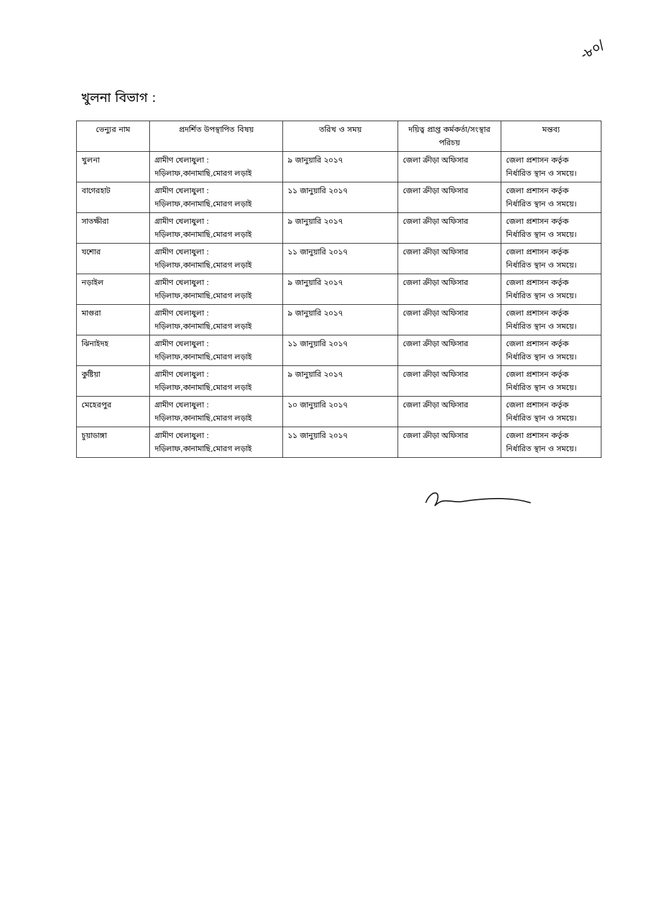-৮০/
খুলনা বিভাগ :
| ভেন্যুর নাম | প্রদর্শিত উপস্থাপিত বিষয় | তরিখ ও সময় | দয়িত্ব প্রাপ্ত কর্মকর্তা/সংস্থার পরিচয় | মন্তব্য |
| --- | --- | --- | --- | --- |
| খুলনা | গ্রামীণ খেলাধুলা : দড়িলাফ,কানামাছি,মোরগ লড়াই | ৯ জানুয়ারি ২০১৭ | জেলা ক্রীড়া অফিসার | জেলা প্রশাসন কর্তৃক নির্ধারিত স্থান ও সময়ে। |
| বাগেরহাট | গ্রামীণ খেলাধুলা : দড়িলাফ,কানামাছি,মোরগ লড়াই | ১১ জানুয়ারি ২০১৭ | জেলা ক্রীড়া অফিসার | জেলা প্রশাসন কর্তৃক নির্ধারিত স্থান ও সময়ে। |
| সাতক্ষীরা | গ্রামীণ খেলাধুলা : দড়িলাফ,কানামাছি,মোরগ লড়াই | ৯ জানুয়ারি ২০১৭ | জেলা ক্রীড়া অফিসার | জেলা প্রশাসন কর্তৃক নির্ধারিত স্থান ও সময়ে। |
| যশোর | গ্রামীণ খেলাধুলা : দড়িলাফ,কানামাছি,মোরগ লড়াই | ১১ জানুয়ারি ২০১৭ | জেলা ক্রীড়া অফিসার | জেলা প্রশাসন কর্তৃক নির্ধারিত স্থান ও সময়ে। |
| নড়াইল | গ্রামীণ খেলাধুলা : দড়িলাফ,কানামাছি,মোরগ লড়াই | ৯ জানুয়ারি ২০১৭ | জেলা ক্রীড়া অফিসার | জেলা প্রশাসন কর্তৃক নির্ধারিত স্থান ও সময়ে। |
| মাগুরা | গ্রামীণ খেলাধুলা : দড়িলাফ,কানামাছি,মোরগ লড়াই | ৯ জানুয়ারি ২০১৭ | জেলা ক্রীড়া অফিসার | জেলা প্রশাসন কর্তৃক নির্ধারিত স্থান ও সময়ে। |
| ঝিনাইদহ | গ্রামীণ খেলাধুলা : দড়িলাফ,কানামাছি,মোরগ লড়াই | ১১ জানুয়ারি ২০১৭ | জেলা ক্রীড়া অফিসার | জেলা প্রশাসন কর্তৃক নির্ধারিত স্থান ও সময়ে। |
| কুষ্টিয়া | গ্রামীণ খেলাধুলা : দড়িলাফ,কানামাছি,মোরগ লড়াই | ৯ জানুয়ারি ২০১৭ | জেলা ক্রীড়া অফিসার | জেলা প্রশাসন কর্তৃক নির্ধারিত স্থান ও সময়ে। |
| মেহেরপুর | গ্রামীণ খেলাধুলা : দড়িলাফ,কানামাছি,মোরগ লড়াই | ১০ জানুয়ারি ২০১৭ | জেলা ক্রীড়া অফিসার | জেলা প্রশাসন কর্তৃক নির্ধারিত স্থান ও সময়ে। |
| চুয়াডাঙ্গা | গ্রামীণ খেলাধুলা : দড়িলাফ,কানামাছি,মোরগ লড়াই | ১১ জানুয়ারি ২০১৭ | জেলা ক্রীড়া অফিসার | জেলা প্রশাসন কর্তৃক নির্ধারিত স্থান ও সময়ে। |